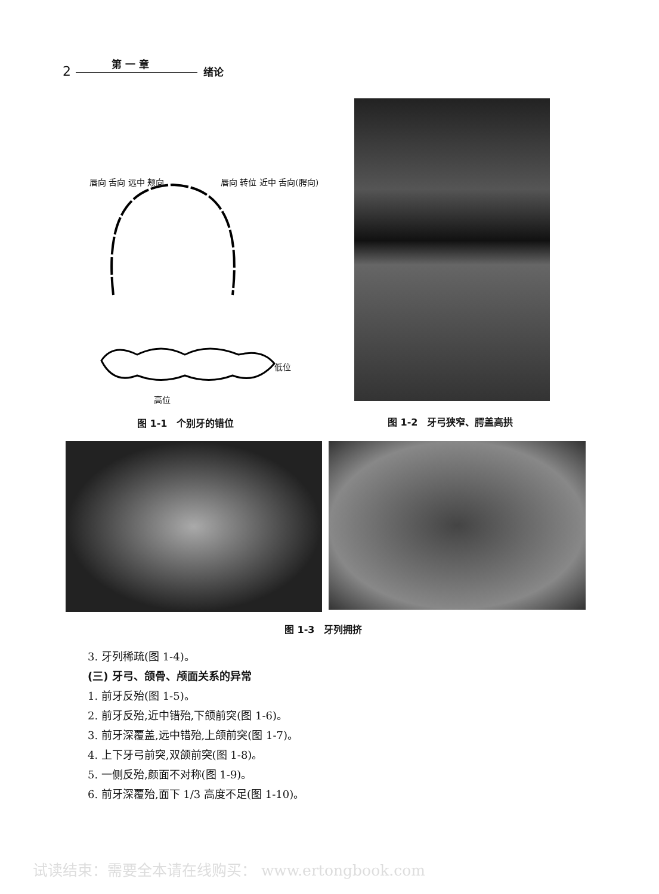2
第 一 章
绪论
唇向 舌向 远中 颊向 唇向 转位 近中 舌向(腭向)
低位
高位
图 1-1　个别牙的错位 图 1-2　牙弓狭窄、腭盖高拱
图 1-3　牙列拥挤
3. 牙列稀疏(图 1-4)。
(三) 牙弓、颌骨、颅面关系的异常
1. 前牙反殆(图 1-5)。
2. 前牙反殆,近中错殆,下颌前突(图 1-6)。
3. 前牙深覆盖,远中错殆,上颌前突(图 1-7)。
4. 上下牙弓前突,双颌前突(图 1-8)。
5. 一侧反殆,颜面不对称(图 1-9)。
6. 前牙深覆殆,面下 1/3 高度不足(图 1-10)。
试读结束：需要全本请在线购买： www.ertongbook.com